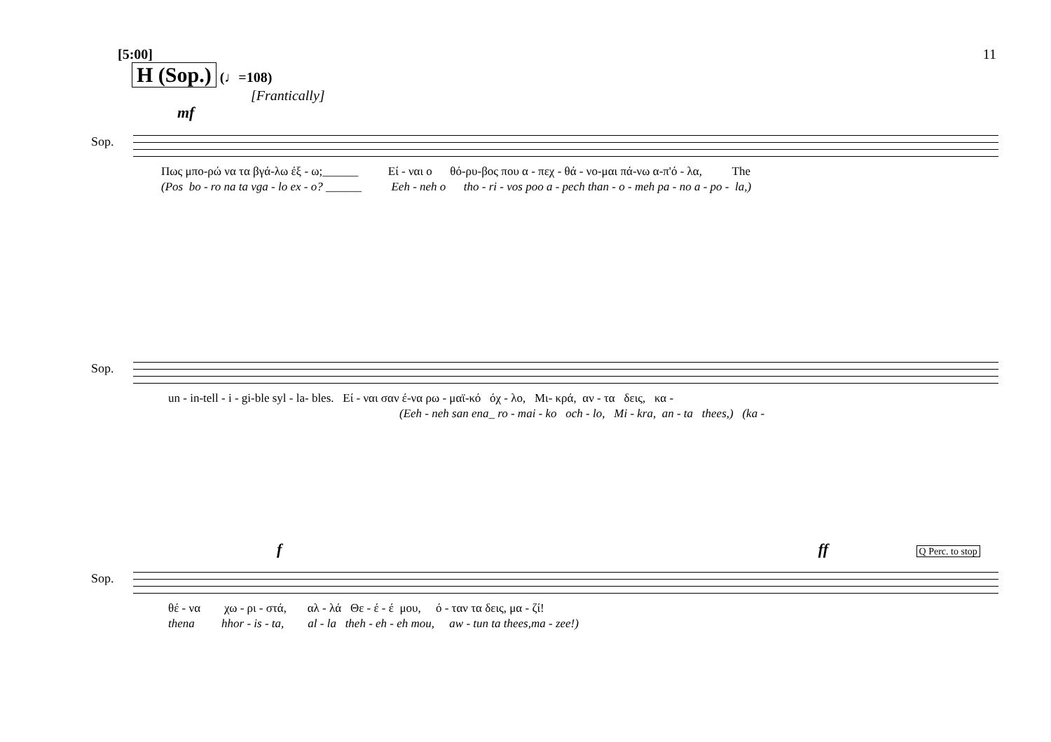[5:00]
H (Sop.) (♩=108)
[Frantically]
mf
11
Sop.
Πως μπο-ρώ να τα βγά-λω έξ - ω;______ Εί - ναι ο θό-ρυ-βος που α - πεχ - θά - νο-μαι πά-νω α-π'ό - λα, The
(Pos bo - ro na ta vga - lo ex - o? ______ Eeh - neh o tho - ri - vos poo a - pech than - o - meh pa - no a - po - la,)
Sop.
un - in-tell - i - gi-ble syl - la- bles. Εί - ναι σαν έ-να ρω - μαϊ-κό όχ - λο, Μι- κρά, αν - τα δεις, κα -
(Eeh - neh san ena_ ro - mai - ko och - lo, Mi - kra, an - ta thees,) (ka -
f ff Q Perc. to stop
Sop.
θέ - να χω - ρι - στά, αλ - λά Θε - έ - έ μου, ό - ταν τα δεις, μα - ζί!
thena hhor - is - ta, al - la theh - eh - eh mou, aw - tun ta thees,ma - zee!)